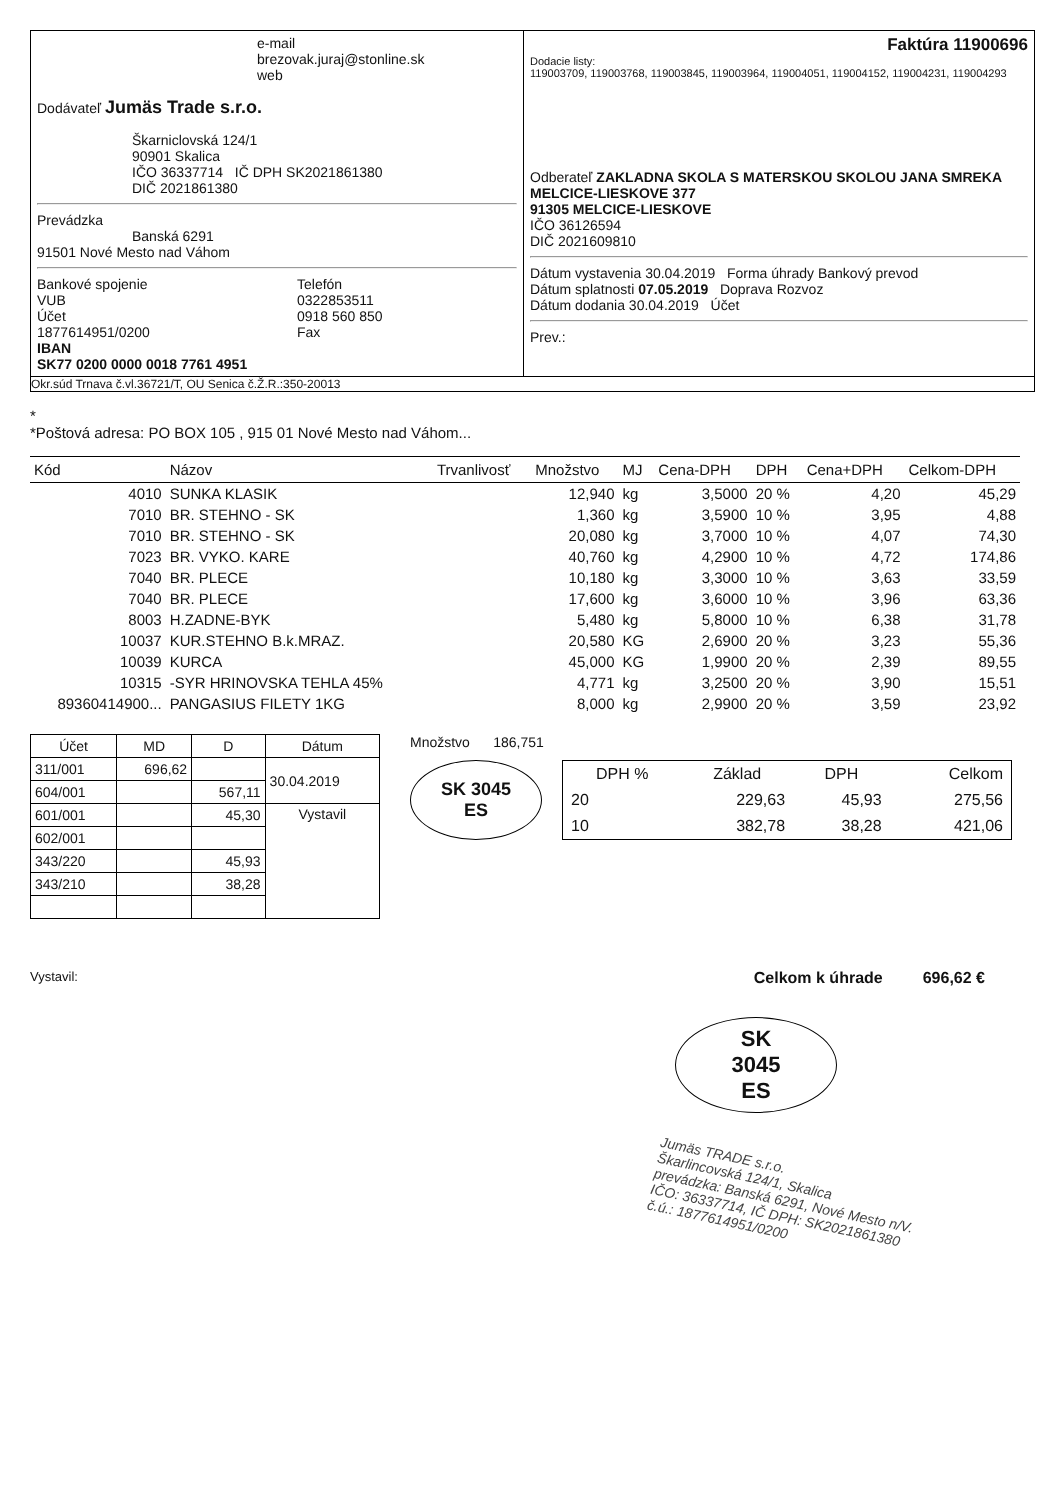e-mail
brezovak.juraj@stonline.sk
web
Dodávateľ Jumäs Trade s.r.o.
Škarniclovská 124/1
90901 Skalica
IČO 36337714 IČ DPH SK2021861380
DIČ 2021861380
Prevádzka
Banská 6291
91501 Nové Mesto nad Váhom
Bankové spojenie
VUB
Účet
1877614951/0200
IBAN
SK77 0200 0000 0018 7761 4951
Telefón
0322853511
0918 560 850
Fax
Faktúra 11900696
Dodacie listy:
119003709, 119003768, 119003845, 119003964, 119004051, 119004152, 119004231, 119004293
Odberateľ ZAKLADNA SKOLA S MATERSKOU SKOLOU JANA SMREKA
MELCICE-LIESKOVE 377
91305 MELCICE-LIESKOVE
IČO 36126594
DIČ 2021609810
Dátum vystavenia 30.04.2019 Forma úhrady Bankový prevod
Dátum splatnosti 07.05.2019 Doprava Rozvoz
Dátum dodania 30.04.2019 Účet
Prev.:
Okr.súd Trnava č.vl.36721/T, OU Senica č.Ž.R.:350-20013
*
*Poštová adresa: PO BOX 105 , 915 01 Nové Mesto nad Váhom...
| Kód | Názov | Trvanlivosť | Množstvo | MJ | Cena-DPH | DPH | Cena+DPH | Celkom-DPH |
| --- | --- | --- | --- | --- | --- | --- | --- | --- |
| 4010 | SUNKA KLASIK | | 12,940 | kg | 3,5000 | 20 % | 4,20 | 45,29 |
| 7010 | BR. STEHNO - SK | | 1,360 | kg | 3,5900 | 10 % | 3,95 | 4,88 |
| 7010 | BR. STEHNO - SK | | 20,080 | kg | 3,7000 | 10 % | 4,07 | 74,30 |
| 7023 | BR. VYKO. KARE | | 40,760 | kg | 4,2900 | 10 % | 4,72 | 174,86 |
| 7040 | BR. PLECE | | 10,180 | kg | 3,3000 | 10 % | 3,63 | 33,59 |
| 7040 | BR. PLECE | | 17,600 | kg | 3,6000 | 10 % | 3,96 | 63,36 |
| 8003 | H.ZADNE-BYK | | 5,480 | kg | 5,8000 | 10 % | 6,38 | 31,78 |
| 10037 | KUR.STEHNO B.k.MRAZ. | | 20,580 | KG | 2,6900 | 20 % | 3,23 | 55,36 |
| 10039 | KURCA | | 45,000 | KG | 1,9900 | 20 % | 2,39 | 89,55 |
| 10315 | -SYR HRINOVSKA TEHLA 45% | | 4,771 | kg | 3,2500 | 20 % | 3,90 | 15,51 |
| 89360414900... | PANGASIUS FILETY 1KG | | 8,000 | kg | 2,9900 | 20 % | 3,59 | 23,92 |
| Účet | MD | D | Dátum |
| --- | --- | --- | --- |
| 311/001 | 696,62 | | 30.04.2019 |
| 604/001 | | 567,11 | |
| 601/001 | | 45,30 | Vystavil |
| 602/001 | | | |
| 343/220 | | 45,93 | |
| 343/210 | | 38,28 | |
Množstvo 186,751
SK 3045
ES
| DPH % | Základ | DPH | Celkom |
| --- | --- | --- | --- |
| 20 | 229,63 | 45,93 | 275,56 |
| 10 | 382,78 | 38,28 | 421,06 |
Vystavil:
Celkom k úhrade 696,62 €
SK
3045
ES
Jumäs TRADE s.r.o.
Škarlincovská 124/1, Skalica
prevádzka: Banská 6291, Nové Mesto n/V.
IČO: 36337714, IČ DPH: SK2021861380
č.ú.: 1877614951/0200